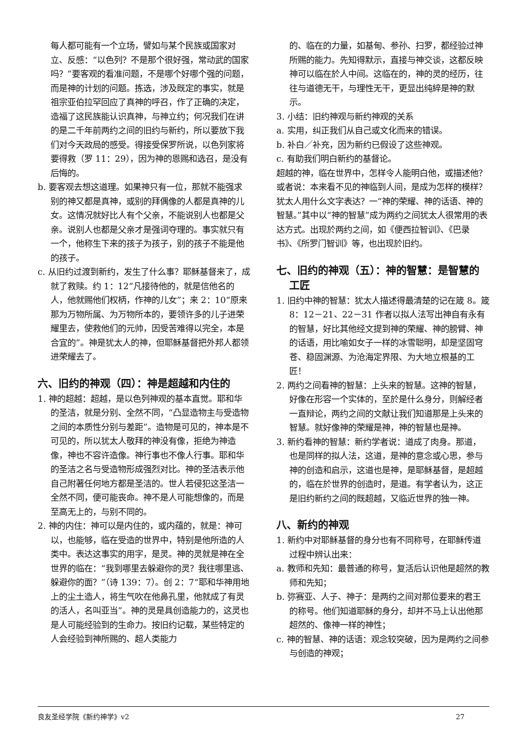每人都可能有一个立场，譬如与某个民族或国家对立、反感：“以色列？不是那个很好强，常动武的国家吗？”要客观的看准问题，不是哪个好哪个强的问题，而是神的计划的问题。拣选，涉及既定的事实，就是祖宗亚伯拉罕回应了真神的呼召，作了正确的决定，造福了这民族能认识真神，与神立约；何况我们在讲的是二千年前两约之间的旧约与新约，所以要放下我们对今天政局的感受。得接受保罗所说，以色列家将要得救（罗 11：29），因为神的恩赐和选召，是没有后悔的。
b. 要客观去想这道理。如果神只有一位，那就不能强求别的神又都是真神，或别的拜偶像的人都是真神的儿女。这情况就好比人有个父亲，不能说别人也都是父亲。说别人也都是父亲才是强词夺理的。事实就只有一个，他称生下来的孩子为孩子，别的孩子不能是他的孩子。
c. 从旧约过渡到新约，发生了什么事？耶稣基督来了，成就了救赎。约 1：12“凡接待他的，就是信他名的人，他就赐他们权柄，作神的儿女”；来 2：10“原来那为万物所属、为万物所本的，要领许多的儿子进荣耀里去，使救他们的元帅，因受苦难得以完全，本是合宜的”。神是犹太人的神，但耶稣基督把外邦人都领进荣耀去了。
六、旧约的神观（四）：神是超越和内住的
1. 神的超越：超越，是以色列神观的基本直觉。耶和华的圣洁，就是分别、全然不同，“凸显造物主与受造物之间的本质性分别与差距”。造物是可见的，神本是不可见的，所以犹太人敬拜的神没有像，拒绝为神造像，神也不容许造像。神行事也不像人行事。耶和华的圣洁之名与受造物形成强烈对比。神的圣洁表示他自己附著任何地方都是圣洁的。世人若侵犯这圣洁一全然不同，便可能丧命。神不是人可能想像的，而是至高无上的，与别不同的。
2. 神的内住：神可以是内住的，或内蕴的，就是：神可以，也能够，临在受造的世界中，特别是他所造的人类中。表达这事实的用字，是灵。神的灵就是神在全世界的临在：“我到哪里去躲避你的灵？我往哪里逃、躲避你的面？”（诗 139：7）。创 2：7“耶和华神用地上的尘土造人，将生气吹在他鼻孔里，他就成了有灵的活人，名叫亚当”。神的灵是具创造能力的，这灵也是人可能经验到的生命力。按旧约记载，某些特定的人会经验到神所赐的、超人类能力
的、临在的力量，如基甸、参孙、扫罗，都经验过神所赐的能力。先知得默示，直接与神交谈，这都反映神可以临在於人中间。这临在的，神的灵的经历，往往与道德无干，与理性无干，更显出纯綷是神的默示。
3. 小结：旧约神观与新约神观的关系
a. 实用，纠正我们从自己或文化而来的错误。
b. 补白／补充，因为新约已假设了这些神观。
c. 有助我们明白新约的基督论。
超越的神，临在世界中，怎样令人能明白他，或描述他？或者说：本来看不见的神临到人间，是成为怎样的模样？犹太人用什么文字表达？一“神的荣耀、神的话语、神的智慧。”其中以“神的智慧”成为两约之间犹太人很常用的表达方式。出现於两约之间，如《便西拉智训》、《巴录书》、《所罗门智训》等，也出现於旧约。
七、旧约的神观（五）：神的智慧：是智慧的工匠
1. 旧约中神的智慧：犹太人描述得最清楚的记在箴 8。箴 8：12－21、22－31 作者以拟人法写出神自有永有的智慧，好比其他经文提到神的荣耀、神的膀臂、神的话语，用比喻如女子一样的冰雪聪明，却是坚固穹苍、稳固渊源、为沧海定界限、为大地立根基的工匠！
2. 两约之间看神的智慧：上头来的智慧。这神的智慧，好像在形容一个实体的，至於是什么身分，则解经者一直辩论，两约之间的文献让我们知道那是上头来的智慧。就好像神的荣耀是神，神的智慧也是神。
3. 新约看神的智慧：新约学者说：道成了肉身。那道，也是同样的拟人法，这道，是神的意念或心思，参与神的创造和启示，这道也是神，是耶稣基督，是超越的，临在於世界的创造时，是道。有学者认为，这正是旧约新约之间的既超越，又临近世界的独一神。
八、新约的神观
1. 新约中对耶稣基督的身分也有不同称号，在耶稣传道过程中辨认出来：
a. 教师和先知：最普通的称号，复活后认识他是超然的教师和先知；
b. 弥赛亚、人子、神子：是两约之间对那位要来的君王的称号。他们知道耶稣的身分，却并不马上认出他那超然的、像神一样的神性；
c. 神的智慧、神的话语：观念较突破，因为是两约之间参与创造的神观；
良友圣经学院《新约神学》v2 27